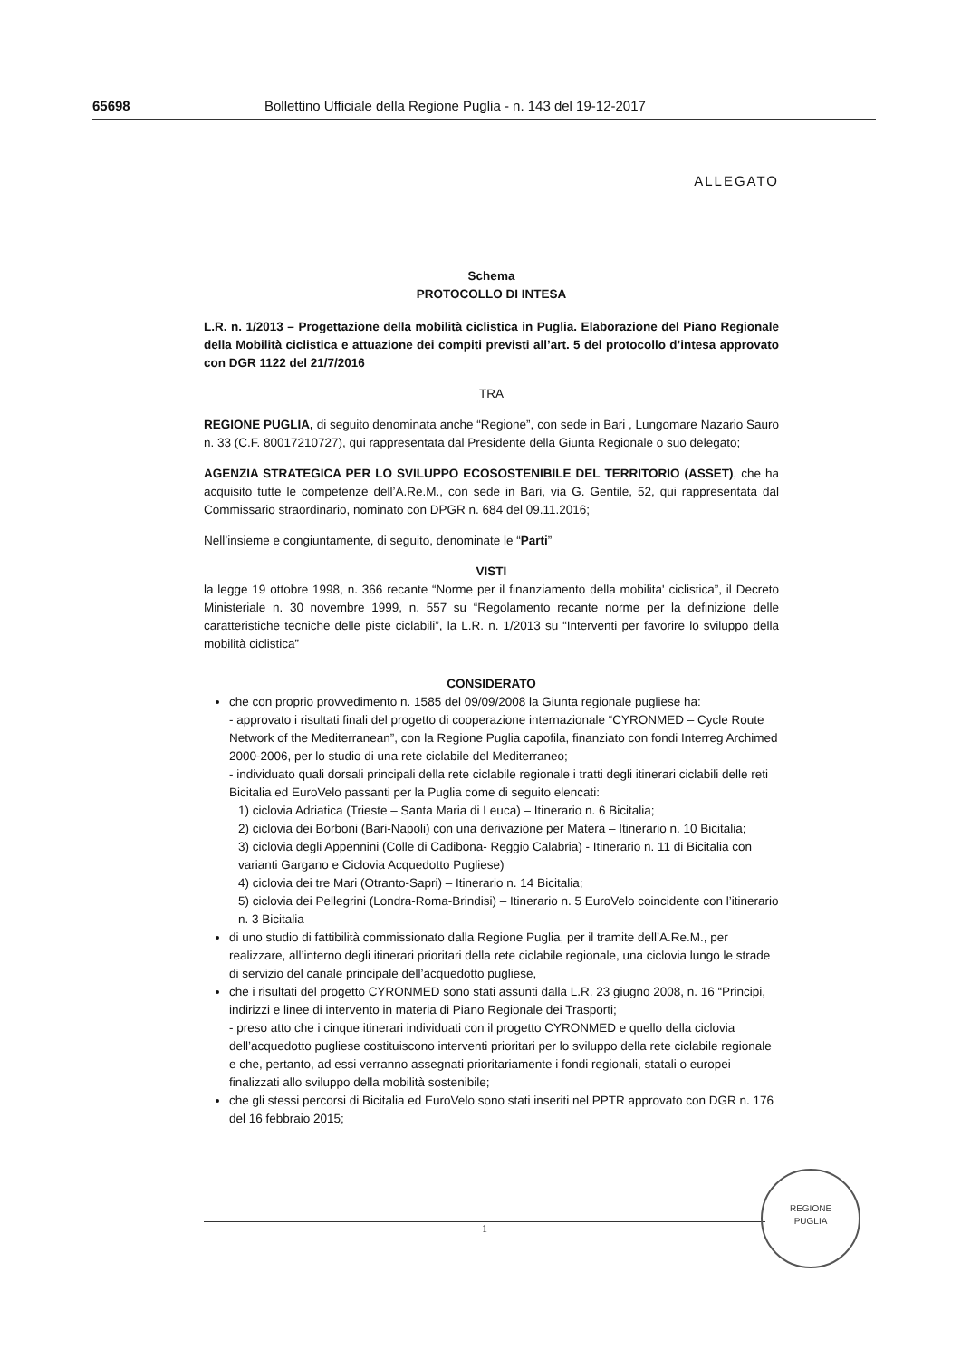65698 Bollettino Ufficiale della Regione Puglia - n. 143 del 19-12-2017
ALLEGATO
Schema
PROTOCOLLO DI INTESA
L.R. n. 1/2013 – Progettazione della mobilità ciclistica in Puglia. Elaborazione del Piano Regionale della Mobilità ciclistica e attuazione dei compiti previsti all’art. 5 del protocollo d’intesa approvato con DGR 1122 del 21/7/2016
TRA
REGIONE PUGLIA, di seguito denominata anche “Regione”, con sede in Bari , Lungomare Nazario Sauro n. 33 (C.F. 80017210727), qui rappresentata dal Presidente della Giunta Regionale o suo delegato;
AGENZIA STRATEGICA PER LO SVILUPPO ECOSOSTENIBILE DEL TERRITORIO (ASSET), che ha acquisito tutte le competenze dell’A.Re.M., con sede in Bari, via G. Gentile, 52, qui rappresentata dal Commissario straordinario, nominato con DPGR n. 684 del 09.11.2016;
Nell’insieme e congiuntamente, di seguito, denominate le “Parti”
VISTI
la legge 19 ottobre 1998, n. 366 recante “Norme per il finanziamento della mobilita' ciclistica”, il Decreto Ministeriale n. 30 novembre 1999, n. 557 su “Regolamento recante norme per la definizione delle caratteristiche tecniche delle piste ciclabili”, la L.R. n. 1/2013 su “Interventi per favorire lo sviluppo della mobilità ciclistica”
CONSIDERATO
che con proprio provvedimento n. 1585 del 09/09/2008 la Giunta regionale pugliese ha:
- approvato i risultati finali del progetto di cooperazione internazionale “CYRONMED – Cycle Route Network of the Mediterranean”, con la Regione Puglia capofila, finanziato con fondi Interreg Archimed 2000-2006, per lo studio di una rete ciclabile del Mediterraneo;
- individuato quali dorsali principali della rete ciclabile regionale i tratti degli itinerari ciclabili delle reti Bicitalia ed EuroVelo passanti per la Puglia come di seguito elencati:
1) ciclovia Adriatica (Trieste – Santa Maria di Leuca) – Itinerario n. 6 Bicitalia;
2) ciclovia dei Borboni (Bari-Napoli) con una derivazione per Matera – Itinerario n. 10 Bicitalia;
3) ciclovia degli Appennini (Colle di Cadibona- Reggio Calabria) - Itinerario n. 11 di Bicitalia con varianti Gargano e Ciclovia Acquedotto Pugliese)
4) ciclovia dei tre Mari (Otranto-Sapri) – Itinerario n. 14 Bicitalia;
5) ciclovia dei Pellegrini (Londra-Roma-Brindisi) – Itinerario n. 5 EuroVelo coincidente con l’itinerario n. 3 Bicitalia
di uno studio di fattibilità commissionato dalla Regione Puglia, per il tramite dell’A.Re.M., per realizzare, all’interno degli itinerari prioritari della rete ciclabile regionale, una ciclovia lungo le strade di servizio del canale principale dell’acquedotto pugliese,
che i risultati del progetto CYRONMED sono stati assunti dalla L.R. 23 giugno 2008, n. 16 “Principi, indirizzi e linee di intervento in materia di Piano Regionale dei Trasporti;
- preso atto che i cinque itinerari individuati con il progetto CYRONMED e quello della ciclovia dell’acquedotto pugliese costituiscono interventi prioritari per lo sviluppo della rete ciclabile regionale e che, pertanto, ad essi verranno assegnati prioritariamente i fondi regionali, statali o europei finalizzati allo sviluppo della mobilità sostenibile;
che gli stessi percorsi di Bicitalia ed EuroVelo sono stati inseriti nel PPTR approvato con DGR n. 176 del 16 febbraio 2015;
1
REGIONE
PUGLIA